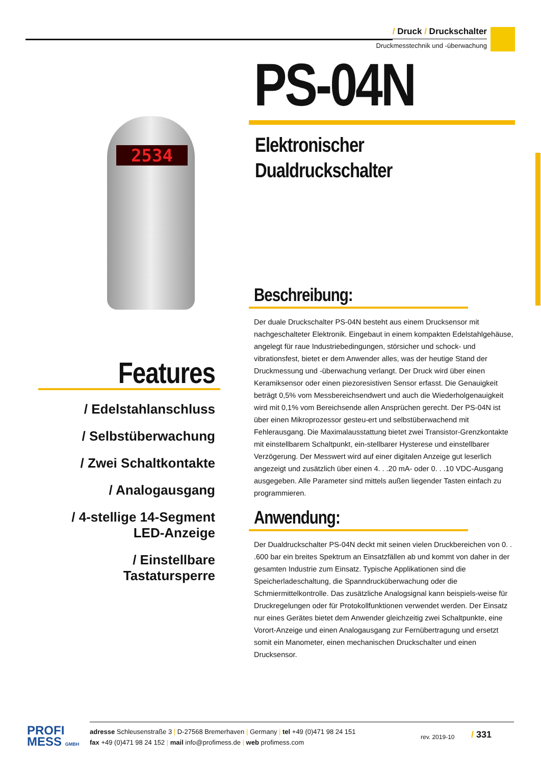/ Druck / Druckschalter
Druckmesstechnik und -überwachung
2534
PS-04N
Elektronischer
Dualdruckschalter
Beschreibung:
Der duale Druckschalter PS-04N besteht aus einem Drucksensor mit nachgeschalteter Elektronik. Eingebaut in einem kompakten Edelstahlgehäuse, angelegt für raue Industriebedingungen, störsicher und schock- und vibrationsfest, bietet er dem Anwender alles, was der heutige Stand der Druckmessung und -überwachung verlangt. Der Druck wird über einen Keramiksensor oder einen piezoresistiven Sensor erfasst. Die Genauigkeit beträgt 0,5% vom Messbereichsendwert und auch die Wiederholgenauigkeit wird mit 0,1% vom Bereichsende allen Ansprüchen gerecht. Der PS-04N ist über einen Mikroprozessor gesteu-ert und selbstüberwachend mit Fehlerausgang. Die Maximalausstattung bietet zwei Transistor-Grenzkontakte mit einstellbarem Schaltpunkt, ein-stellbarer Hysterese und einstellbarer Verzögerung. Der Messwert wird auf einer digitalen Anzeige gut leserlich angezeigt und zusätzlich über einen 4. . .20 mA- oder 0. . .10 VDC-Ausgang ausgegeben. Alle Parameter sind mittels außen liegender Tasten einfach zu programmieren.
Anwendung:
Der Dualdruckschalter PS-04N deckt mit seinen vielen Druckbereichen von 0. . .600 bar ein breites Spektrum an Einsatzfällen ab und kommt von daher in der gesamten Industrie zum Einsatz. Typische Applikationen sind die Speicherladeschaltung, die Spanndrucküberwachung oder die Schmiermittelkontrolle. Das zusätzliche Analogsignal kann beispiels-weise für Druckregelungen oder für Protokollfunktionen verwendet werden. Der Einsatz nur eines Gerätes bietet dem Anwender gleichzeitig zwei Schaltpunkte, eine Vorort-Anzeige und einen Analogausgang zur Fernübertragung und ersetzt somit ein Manometer, einen mechanischen Druckschalter und einen Drucksensor.
Features
/ Edelstahlanschluss
/ Selbstüberwachung
/ Zwei Schaltkontakte
/ Analogausgang
/ 4-stellige 14-Segment LED-Anzeige
/ Einstellbare Tastatursperre
PROFI
MESS GMBH
adresse Schleusenstraße 3 | D-27568 Bremerhaven | Germany | tel +49 (0)471 98 24 151
fax +49 (0)471 98 24 152 | mail info@profimess.de | web profimess.com
rev. 2019-10 / 331